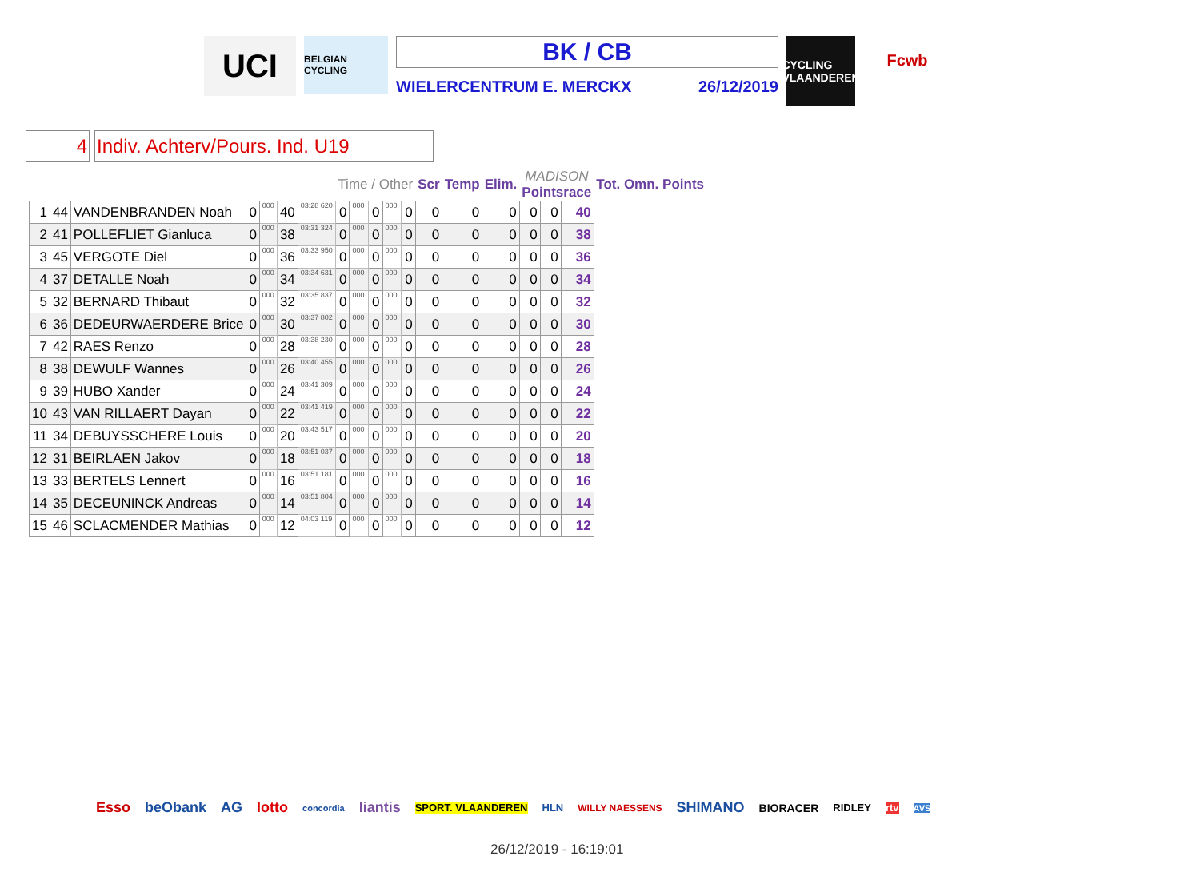UCI
BELGIAN CYCLING
BK / CB
WIELERCENTRUM E. MERCKX 26/12/2019
CYCLING VLAANDEREN
Fcwb
4 Indiv. Achterv/Pours. Ind. U19
| | | | | | | | Time / Other | | | | | Scr | Temp | Elim. | MADISON Pointsrace | | | Tot. Omn. Points |
| --- | --- | --- | --- | --- | --- | --- | --- | --- | --- | --- | --- | --- | --- | --- | --- | --- | --- | --- |
| 1 | 44 | VANDENBRANDEN Noah | 0 | 000 | 40 | 03:28 620 | 0 | 000 | 0 | 000 | 0 | 0 | 0 | 0 | 0 | 0 | 40 | |
| 2 | 41 | POLLEFLIET Gianluca | 0 | 000 | 38 | 03:31 324 | 0 | 000 | 0 | 000 | 0 | 0 | 0 | 0 | 0 | 0 | 38 | |
| 3 | 45 | VERGOTE Diel | 0 | 000 | 36 | 03:33 950 | 0 | 000 | 0 | 000 | 0 | 0 | 0 | 0 | 0 | 0 | 36 | |
| 4 | 37 | DETALLE Noah | 0 | 000 | 34 | 03:34 631 | 0 | 000 | 0 | 000 | 0 | 0 | 0 | 0 | 0 | 0 | 34 | |
| 5 | 32 | BERNARD Thibaut | 0 | 000 | 32 | 03:35 837 | 0 | 000 | 0 | 000 | 0 | 0 | 0 | 0 | 0 | 0 | 32 | |
| 6 | 36 | DEDEURWAERDERE Brice | 0 | 000 | 30 | 03:37 802 | 0 | 000 | 0 | 000 | 0 | 0 | 0 | 0 | 0 | 0 | 30 | |
| 7 | 42 | RAES Renzo | 0 | 000 | 28 | 03:38 230 | 0 | 000 | 0 | 000 | 0 | 0 | 0 | 0 | 0 | 0 | 28 | |
| 8 | 38 | DEWULF Wannes | 0 | 000 | 26 | 03:40 455 | 0 | 000 | 0 | 000 | 0 | 0 | 0 | 0 | 0 | 0 | 26 | |
| 9 | 39 | HUBO Xander | 0 | 000 | 24 | 03:41 309 | 0 | 000 | 0 | 000 | 0 | 0 | 0 | 0 | 0 | 0 | 24 | |
| 10 | 43 | VAN RILLAERT Dayan | 0 | 000 | 22 | 03:41 419 | 0 | 000 | 0 | 000 | 0 | 0 | 0 | 0 | 0 | 0 | 22 | |
| 11 | 34 | DEBUYSSCHERE Louis | 0 | 000 | 20 | 03:43 517 | 0 | 000 | 0 | 000 | 0 | 0 | 0 | 0 | 0 | 0 | 20 | |
| 12 | 31 | BEIRLAEN Jakov | 0 | 000 | 18 | 03:51 037 | 0 | 000 | 0 | 000 | 0 | 0 | 0 | 0 | 0 | 0 | 18 | |
| 13 | 33 | BERTELS Lennert | 0 | 000 | 16 | 03:51 181 | 0 | 000 | 0 | 000 | 0 | 0 | 0 | 0 | 0 | 0 | 16 | |
| 14 | 35 | DECEUNINCK Andreas | 0 | 000 | 14 | 03:51 804 | 0 | 000 | 0 | 000 | 0 | 0 | 0 | 0 | 0 | 0 | 14 | |
| 15 | 46 | SCLACMENDER Mathias | 0 | 000 | 12 | 04:03 119 | 0 | 000 | 0 | 000 | 0 | 0 | 0 | 0 | 0 | 0 | 12 | |
Esso beObank AG lotto concordia liantis SPORT. VLAANDEREN HLN WILLY NAESSENS SHIMANO BIORACER RIDLEY rtv AVS
26/12/2019 - 16:19:01